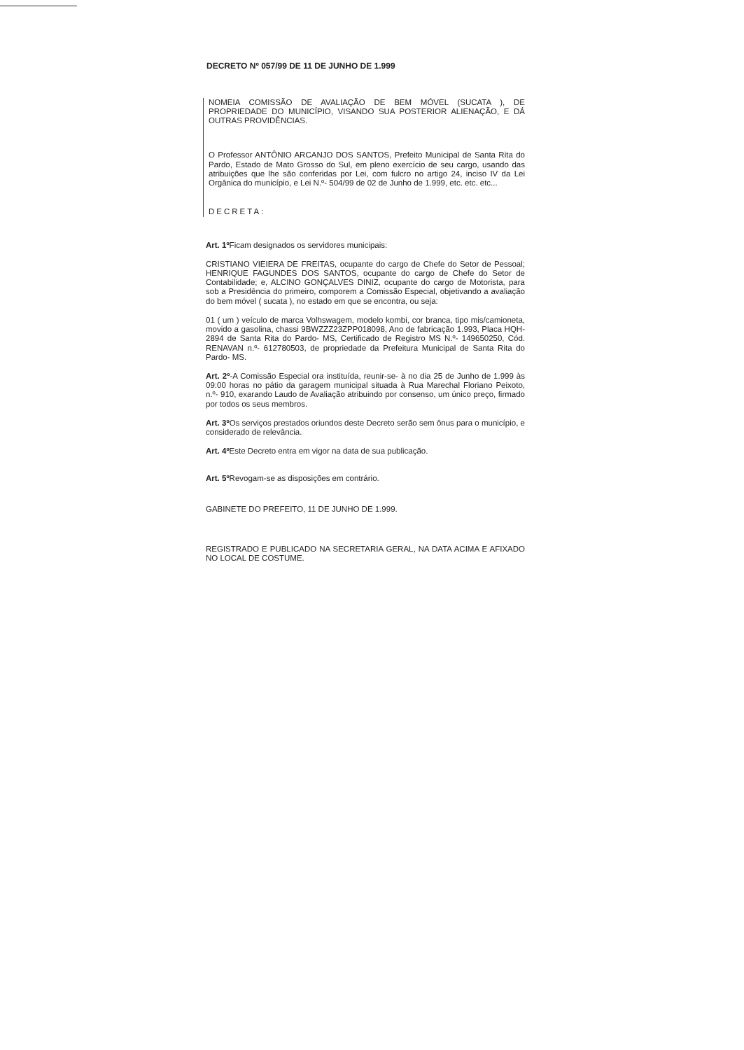DECRETO Nº 057/99 DE 11 DE JUNHO DE 1.999
NOMEIA COMISSÃO DE AVALIAÇÃO DE BEM MÓVEL (SUCATA ), DE PROPRIEDADE DO MUNICÍPIO, VISANDO SUA POSTERIOR ALIENAÇÃO, E DÁ OUTRAS PROVIDÊNCIAS.
O Professor ANTÔNIO ARCANJO DOS SANTOS, Prefeito Municipal de Santa Rita do Pardo, Estado de Mato Grosso do Sul, em pleno exercício de seu cargo, usando das atribuições que lhe são conferidas por Lei, com fulcro no artigo 24, inciso IV da Lei Orgânica do município, e Lei N.º- 504/99 de 02 de Junho de 1.999, etc. etc. etc...
DECRETA:
Art. 1º Ficam designados os servidores municipais:
CRISTIANO VIEIERA DE FREITAS, ocupante do cargo de Chefe do Setor de Pessoal; HENRIQUE FAGUNDES DOS SANTOS, ocupante do cargo de Chefe do Setor de Contabilidade; e, ALCINO GONÇALVES DINIZ, ocupante do cargo de Motorista, para sob a Presidência do primeiro, comporem a Comissão Especial, objetivando a avaliação do bem móvel ( sucata ), no estado em que se encontra, ou seja:
01 ( um ) veículo de marca Volhswagem, modelo kombi, cor branca, tipo mis/camioneta, movido a gasolina, chassi 9BWZZZ23ZPP018098, Ano de fabricação 1.993, Placa HQH-2894 de Santa Rita do Pardo- MS, Certificado de Registro MS N.º- 149650250, Cód. RENAVAN n.º- 612780503, de propriedade da Prefeitura Municipal de Santa Rita do Pardo- MS.
Art. 2º-A Comissão Especial ora instituída, reunir-se- à no dia 25 de Junho de 1.999 às 09:00 horas no pátio da garagem municipal situada à Rua Marechal Floriano Peixoto, n.º- 910, exarando Laudo de Avaliação atribuindo por consenso, um único preço, firmado por todos os seus membros.
Art. 3º Os serviços prestados oriundos deste Decreto serão sem ônus para o município, e considerado de relevância.
Art. 4º Este Decreto entra em vigor na data de sua publicação.
Art. 5º Revogam-se as disposições em contrário.
GABINETE DO PREFEITO, 11 DE JUNHO DE 1.999.
REGISTRADO E PUBLICADO NA SECRETARIA GERAL, NA DATA ACIMA E AFIXADO NO LOCAL DE COSTUME.